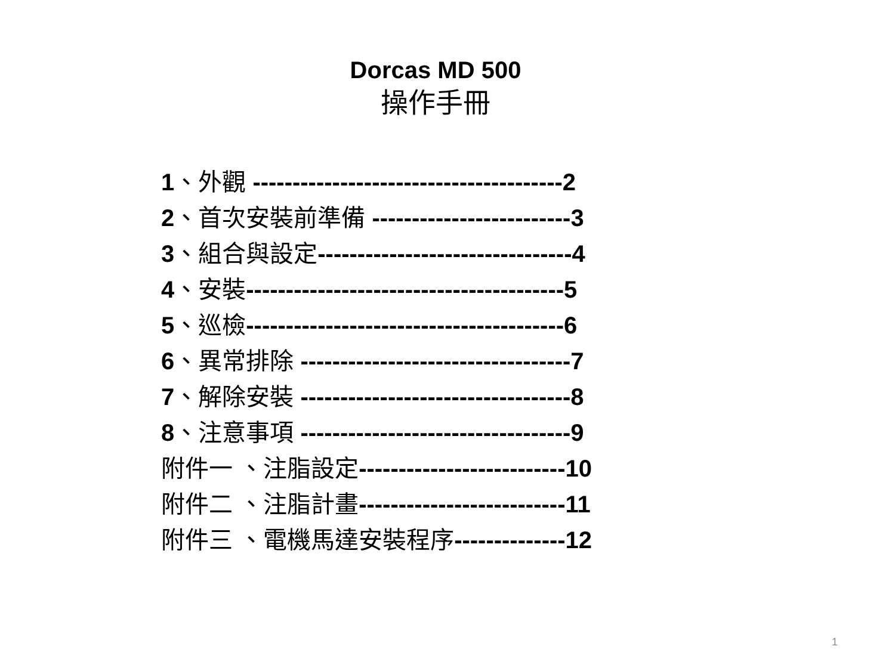Dorcas MD 500
操作手冊
1、外觀 ---------------------------------------2
2、首次安裝前準備 -------------------------3
3、組合與設定--------------------------------4
4、安裝----------------------------------------5
5、巡檢----------------------------------------6
6、異常排除 ----------------------------------7
7、解除安裝 ----------------------------------8
8、注意事項 ----------------------------------9
附件一 、注脂設定--------------------------10
附件二 、注脂計畫--------------------------11
附件三 、電機馬達安裝程序--------------12
1